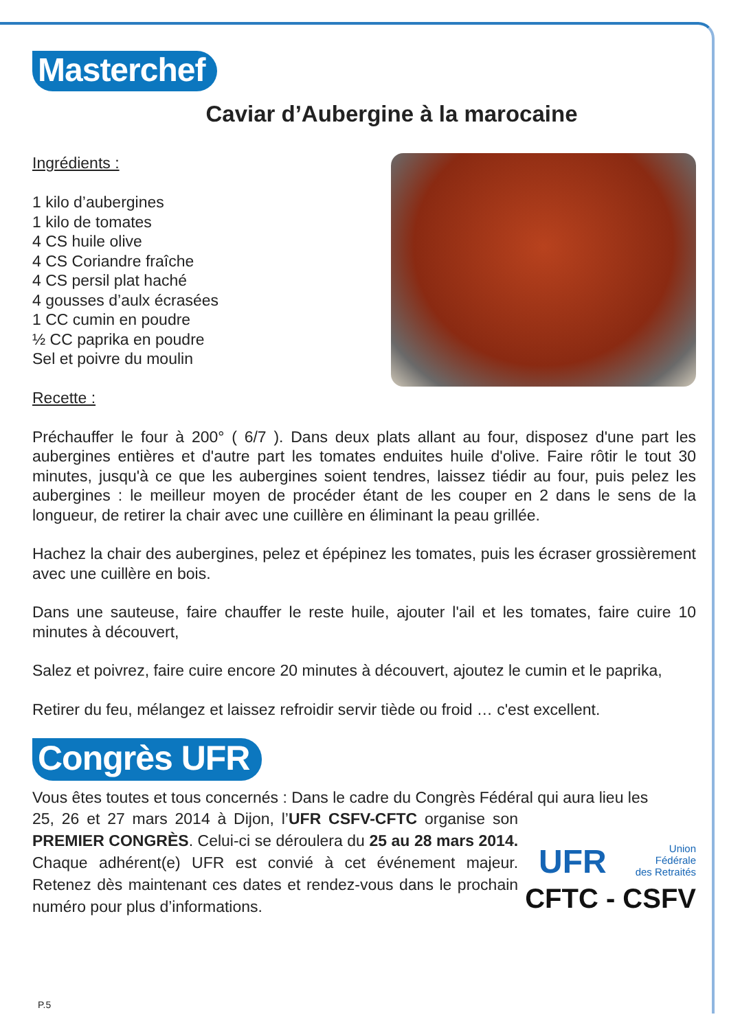Masterchef
Caviar d’Aubergine à la marocaine
Ingrédients :
1 kilo d’aubergines
1 kilo de tomates
4 CS huile olive
4 CS Coriandre fraîche
4 CS persil plat haché
4 gousses d’aulx écrasées
1 CC cumin en poudre
½ CC paprika en poudre
Sel et poivre du moulin
Recette :
Préchauffer le four à 200° ( 6/7 ). Dans deux plats allant au four, disposez d'une part les aubergines entières et d'autre part les tomates enduites huile d'olive. Faire rôtir le tout 30 minutes, jusqu'à ce que les aubergines soient tendres, laissez tiédir au four, puis pelez les aubergines : le meilleur moyen de procéder étant de les couper en 2 dans le sens de la longueur, de retirer la chair avec une cuillère en éliminant la peau grillée.
Hachez la chair des aubergines, pelez et épépinez les tomates, puis les écraser grossièrement avec une cuillère en bois.
Dans une sauteuse, faire chauffer le reste huile, ajouter l'ail et les tomates, faire cuire 10 minutes à découvert,
Salez et poivrez, faire cuire encore 20 minutes à découvert, ajoutez le cumin et le paprika,
Retirer du feu, mélangez et laissez refroidir servir tiède ou froid … c'est excellent.
Congrès UFR
Vous êtes toutes et tous concernés : Dans le cadre du Congrès Fédéral qui aura lieu les
25, 26 et 27 mars 2014 à Dijon, l’UFR CSFV-CFTC organise son PREMIER CONGRÈS. Celui-ci se déroulera du 25 au 28 mars 2014. Chaque adhérent(e) UFR est convié à cet événement majeur. Retenez dès maintenant ces dates et rendez-vous dans le prochain numéro pour plus d’informations.
UFR Union
Fédérale
des Retraités
CFTC - CSFV
P.5